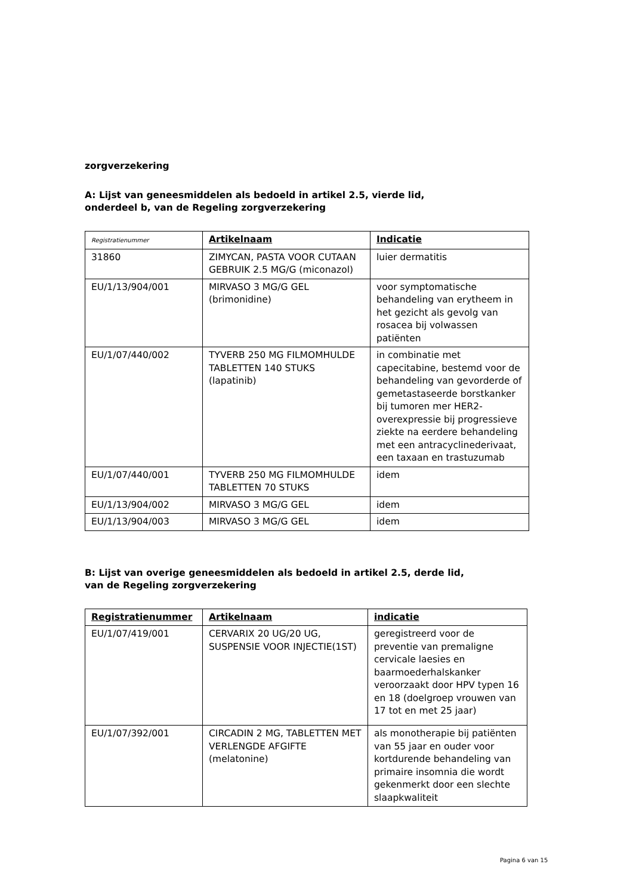zorgverzekering
A: Lijst van geneesmiddelen als bedoeld in artikel 2.5, vierde lid,
onderdeel b, van de Regeling zorgverzekering
| Registratienummer | Artikelnaam | Indicatie |
| --- | --- | --- |
| 31860 | ZIMYCAN, PASTA VOOR CUTAAN GEBRUIK 2.5 MG/G (miconazol) | luier dermatitis |
| EU/1/13/904/001 | MIRVASO 3 MG/G GEL (brimonidine) | voor symptomatische behandeling van erytheem in het gezicht als gevolg van rosacea bij volwassen patiënten |
| EU/1/07/440/002 | TYVERB 250 MG FILMOMHULDE TABLETTEN 140 STUKS (lapatinib) | in combinatie met capecitabine, bestemd voor de behandeling van gevorderde of gemetastaseerde borstkanker bij tumoren mer HER2-overexpressie bij progressieve ziekte na eerdere behandeling met een antracyclinederivaat, een taxaan en trastuzumab |
| EU/1/07/440/001 | TYVERB 250 MG FILMOMHULDE TABLETTEN 70 STUKS | idem |
| EU/1/13/904/002 | MIRVASO 3 MG/G GEL | idem |
| EU/1/13/904/003 | MIRVASO 3 MG/G GEL | idem |
B: Lijst van overige geneesmiddelen als bedoeld in artikel 2.5, derde lid,
van de Regeling zorgverzekering
| Registratienummer | Artikelnaam | indicatie |
| --- | --- | --- |
| EU/1/07/419/001 | CERVARIX 20 UG/20 UG, SUSPENSIE VOOR INJECTIE(1ST) | geregistreerd voor de preventie van premaligne cervicale laesies en baarmoederhalskanker veroorzaakt door HPV typen 16 en 18 (doelgroep vrouwen van 17 tot en met 25 jaar) |
| EU/1/07/392/001 | CIRCADIN 2 MG, TABLETTEN MET VERLENGDE AFGIFTE (melatonine) | als monotherapie bij patiënten van 55 jaar en ouder voor kortdurende behandeling van primaire insomnia die wordt gekenmerkt door een slechte slaapkwaliteit |
Pagina 6 van 15